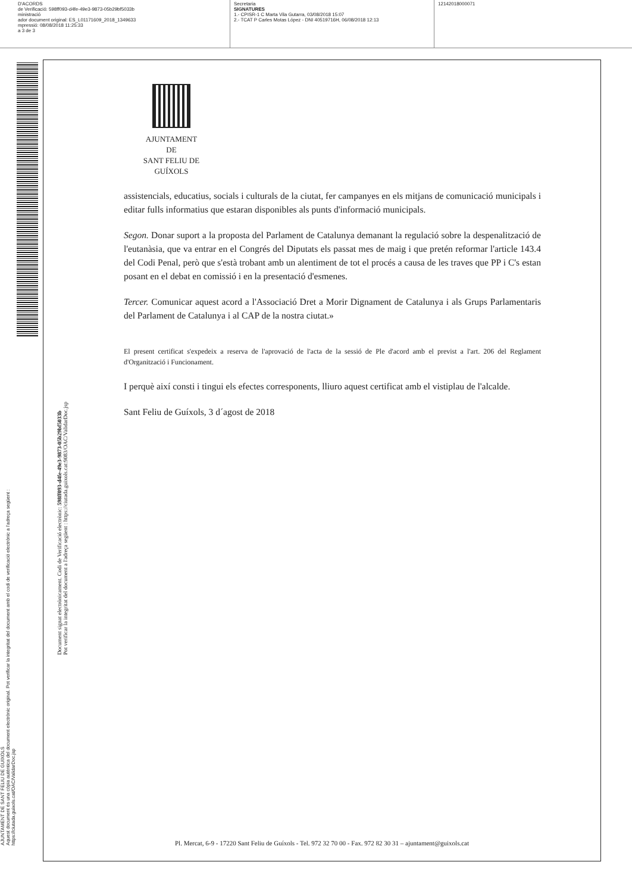D'ACORDS
de Verificació: 598ff093-d4fe-49e3-9873-05b29bf5033b
ministració
ador document original: ES_L01171609_2018_1349633
mpressió: 08/08/2018 11:25:33
a 3 de 3
Secretaria
SIGNATURES
1.- CPISR-1 C Marta Vila Gutarra, 03/08/2018 15:07
2.- TCAT P Carles Motas López - DNI 40519716H, 06/08/2018 12:13
12142018000071
AJUNTAMENT DE SANT FELIU DE GUIXOLS
Aquest document és una còpia autèntica del document electrònic original. Pot verificar la integritat del document amb el codi de verificació electrònic a l'adreça següent : https://ciutada.guixols.cat/OAC/ValidarDoc.jsp
Document signat electrònicament. Codi de Verificació electrònic: 598ff093-d4fe-49e3-9873-05b29bf5033b
Pot verificar la integritat del document a l'adreça següent : https://ciutada.guixols.cat:9083/OAC/ValidarDoc.jsp
AJUNTAMENT
DE
SANT FELIU DE GUÍXOLS
assistencials, educatius, socials i culturals de la ciutat, fer campanyes en els mitjans de comunicació municipals i editar fulls informatius que estaran disponibles als punts d'informació municipals.
Segon. Donar suport a la proposta del Parlament de Catalunya demanant la regulació sobre la despenalització de l'eutanàsia, que va entrar en el Congrés del Diputats els passat mes de maig i que pretén reformar l'article 143.4 del Codi Penal, però que s'està trobant amb un alentiment de tot el procés a causa de les traves que PP i C's estan posant en el debat en comissió i en la presentació d'esmenes.
Tercer. Comunicar aquest acord a l'Associació Dret a Morir Dignament de Catalunya i als Grups Parlamentaris del Parlament de Catalunya i al CAP de la nostra ciutat.»
El present certificat s'expedeix a reserva de l'aprovació de l'acta de la sessió de Ple d'acord amb el previst a l'art. 206 del Reglament d'Organització i Funcionament.
I perquè així consti i tingui els efectes corresponents, lliuro aquest certificat amb el vistiplau de l'alcalde.
Sant Feliu de Guíxols, 3 d´agost de 2018
Pl. Mercat, 6-9 - 17220 Sant Feliu de Guíxols - Tel. 972 32 70 00 - Fax. 972 82 30 31 – ajuntament@guixols.cat